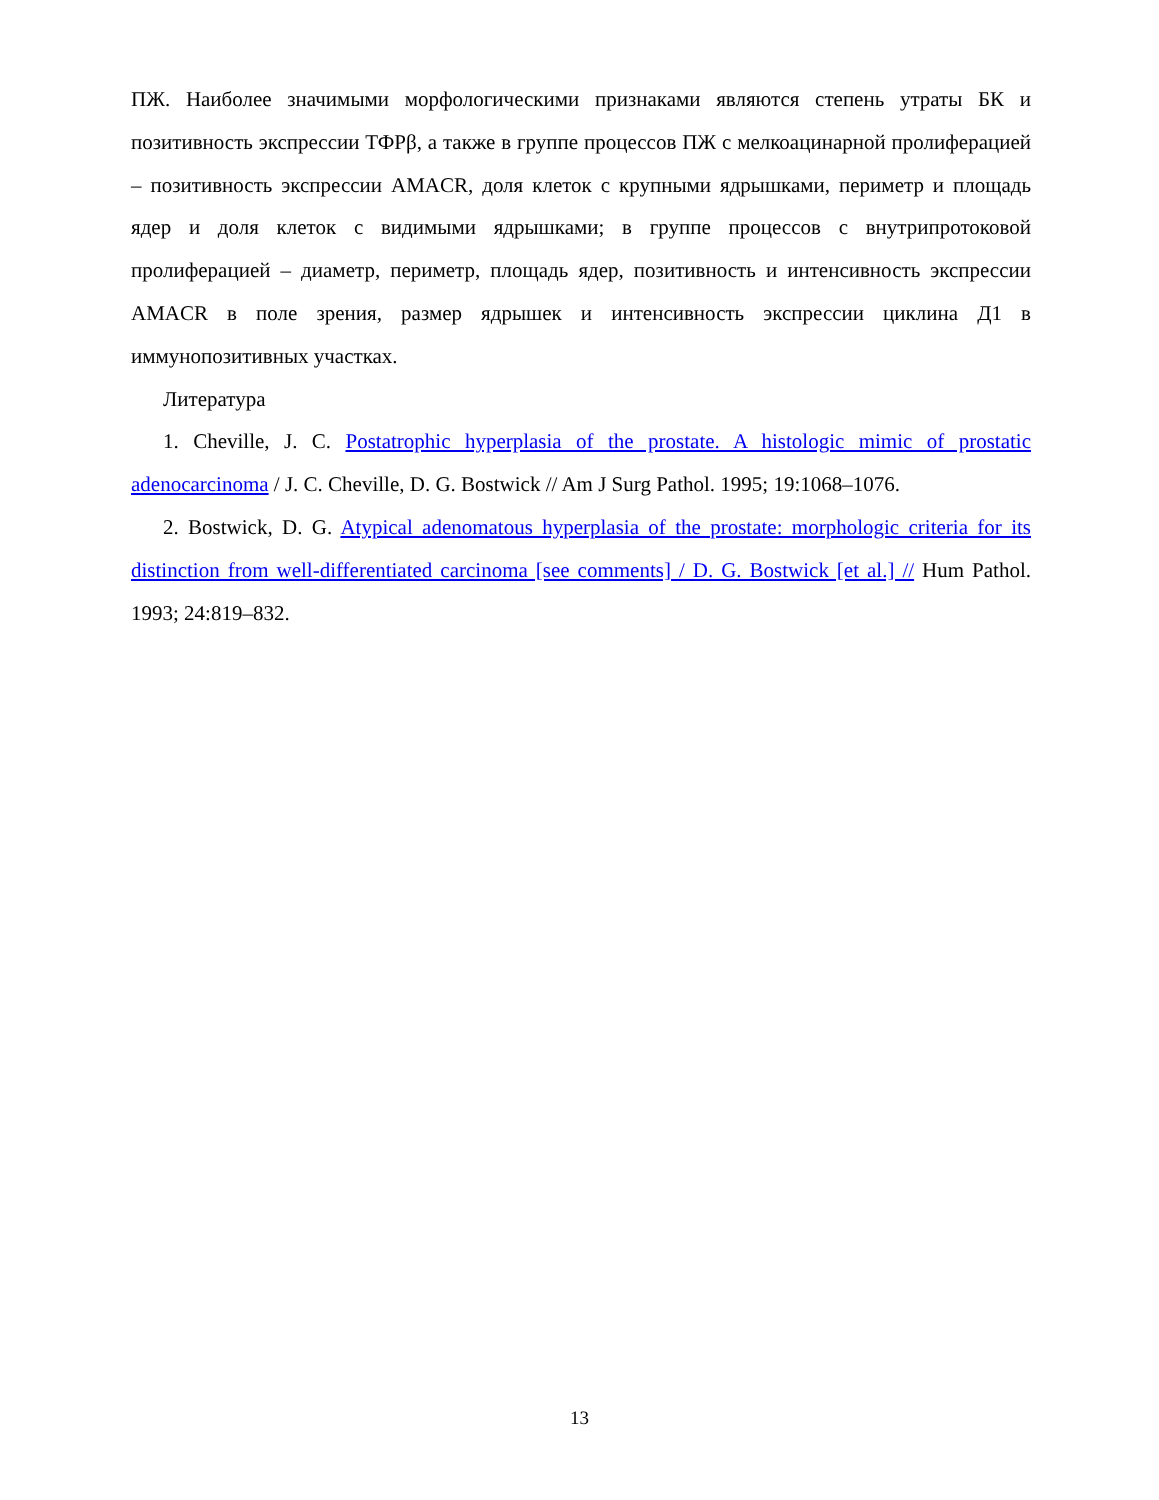ПЖ. Наиболее значимыми морфологическими признаками являются степень утраты БК и позитивность экспрессии ТФРβ, а также в группе процессов ПЖ с мелкоацинарной пролиферацией – позитивность экспрессии AMACR, доля клеток с крупными ядрышками, периметр и площадь ядер и доля клеток с видимыми ядрышками; в группе процессов с внутрипротоковой пролиферацией – диаметр, периметр, площадь ядер, позитивность и интенсивность экспрессии AMACR в поле зрения, размер ядрышек и интенсивность экспрессии циклина Д1 в иммунопозитивных участках.
Литература
1. Cheville, J. C. Postatrophic hyperplasia of the prostate. A histologic mimic of prostatic adenocarcinoma / J. C. Cheville, D. G. Bostwick // Am J Surg Pathol. 1995; 19:1068–1076.
2. Bostwick, D. G. Atypical adenomatous hyperplasia of the prostate: morphologic criteria for its distinction from well-differentiated carcinoma [see comments] / D. G. Bostwick [et al.] // Hum Pathol. 1993; 24:819–832.
13